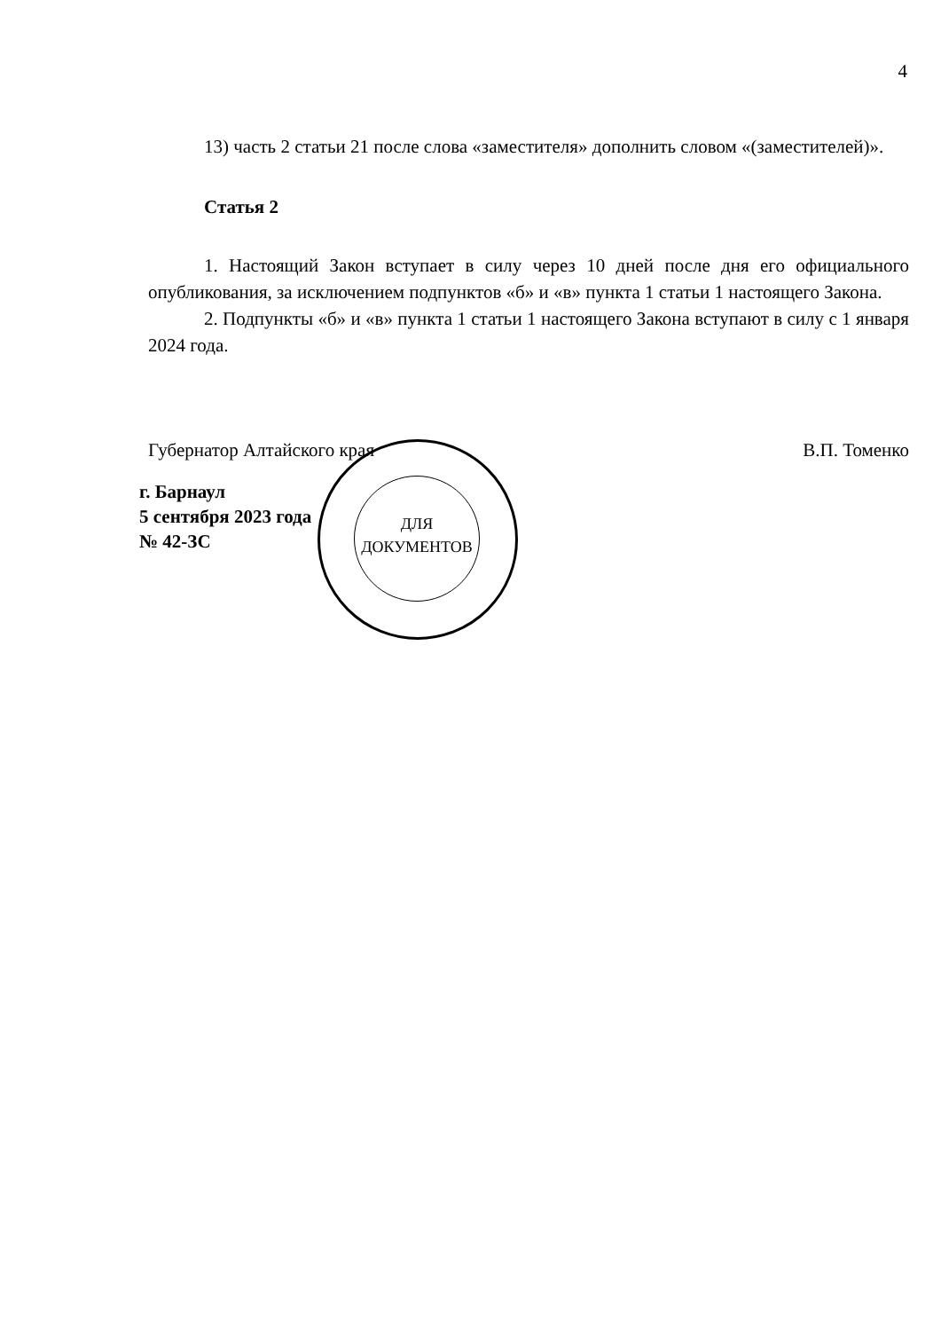4
ДЛЯ ДОКУМЕНТОВ
13) часть 2 статьи 21 после слова «заместителя» дополнить словом «(заместителей)».
Статья 2
1. Настоящий Закон вступает в силу через 10 дней после дня его официального опубликования, за исключением подпунктов «б» и «в» пункта 1 статьи 1 настоящего Закона.
2. Подпункты «б» и «в» пункта 1 статьи 1 настоящего Закона вступают в силу с 1 января 2024 года.
Губернатор Алтайского края В.П. Томенко
г. Барнаул
5 сентября 2023 года
№ 42-ЗС